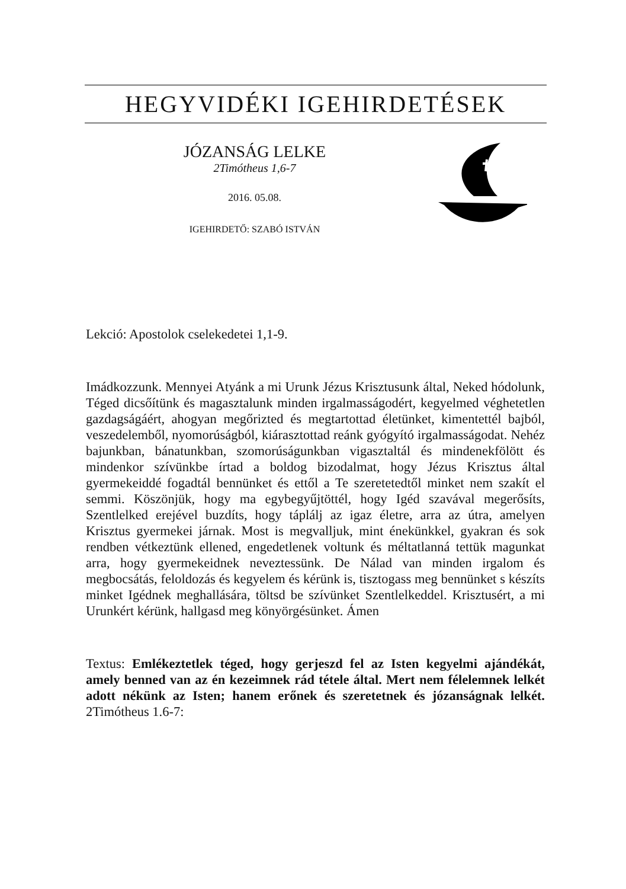HEGYVIDÉKI IGEHIRDETÉSEK
JÓZANSÁG LELKE
2Timótheus 1,6-7
2016. 05.08.
IGEHIRDETŐ: SZABÓ ISTVÁN
Lekció: Apostolok cselekedetei 1,1-9.
Imádkozzunk. Mennyei Atyánk a mi Urunk Jézus Krisztusunk által, Neked hódolunk, Téged dicsőítünk és magasztalunk minden irgalmasságodért, kegyelmed véghetetlen gazdagságáért, ahogyan megőrizted és megtartottad életünket, kimentettél bajból, veszedelemből, nyomorúságból, kiárasztottad reánk gyógyító irgalmasságodat. Nehéz bajunkban, bánatunkban, szomorúságunkban vigasztaltál és mindenekfölött és mindenkor szívünkbe írtad a boldog bizodalmat, hogy Jézus Krisztus által gyermekeiddé fogadtál bennünket és ettől a Te szeretetedtől minket nem szakít el semmi. Köszönjük, hogy ma egybegyűjtöttél, hogy Igéd szavával megerősíts, Szentlelked erejével buzdíts, hogy táplálj az igaz életre, arra az útra, amelyen Krisztus gyermekei járnak. Most is megvalljuk, mint énekünkkel, gyakran és sok rendben vétkeztünk ellened, engedetlenek voltunk és méltatlanná tettük magunkat arra, hogy gyermekeidnek neveztessünk. De Nálad van minden irgalom és megbocsátás, feloldozás és kegyelem és kérünk is, tisztogass meg bennünket s készíts minket Igédnek meghallására, töltsd be szívünket Szentlelkeddel. Krisztusért, a mi Urunkért kérünk, hallgasd meg könyörgésünket. Ámen
Textus: Emlékeztetlek téged, hogy gerjeszd fel az Isten kegyelmi ajándékát, amely benned van az én kezeimnek rád tétele által. Mert nem félelemnek lelkét adott nékünk az Isten; hanem erőnek és szeretetnek és józanságnak lelkét. 2Timótheus 1.6-7: